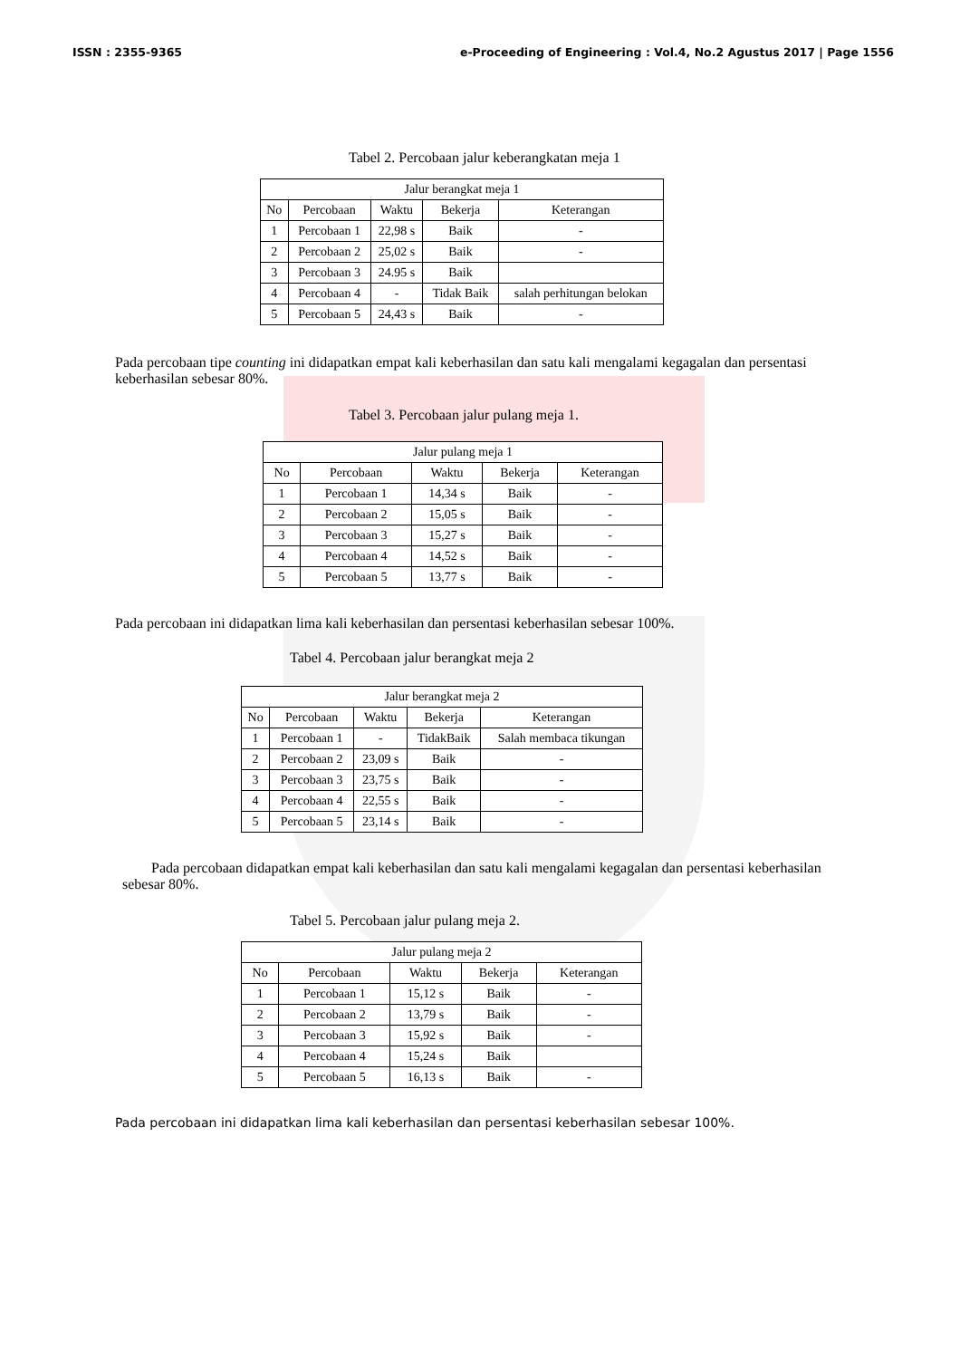ISSN : 2355-9365 e-Proceeding of Engineering : Vol.4, No.2 Agustus 2017 | Page 1556
Tabel 2. Percobaan jalur keberangkatan meja 1
| Jalur berangkat meja 1 | | | | |
| --- | --- | --- | --- | --- |
| No | Percobaan | Waktu | Bekerja | Keterangan |
| 1 | Percobaan 1 | 22,98 s | Baik | - |
| 2 | Percobaan 2 | 25,02 s | Baik | - |
| 3 | Percobaan 3 | 24.95 s | Baik | |
| 4 | Percobaan 4 | - | Tidak Baik | salah perhitungan belokan |
| 5 | Percobaan 5 | 24,43 s | Baik | - |
Pada percobaan tipe counting ini didapatkan empat kali keberhasilan dan satu kali mengalami kegagalan dan persentasi keberhasilan sebesar 80%.
Tabel 3. Percobaan jalur pulang meja 1.
| Jalur pulang meja 1 | | | | |
| --- | --- | --- | --- | --- |
| No | Percobaan | Waktu | Bekerja | Keterangan |
| 1 | Percobaan 1 | 14,34 s | Baik | - |
| 2 | Percobaan 2 | 15,05 s | Baik | - |
| 3 | Percobaan 3 | 15,27 s | Baik | - |
| 4 | Percobaan 4 | 14,52 s | Baik | - |
| 5 | Percobaan 5 | 13,77 s | Baik | - |
Pada percobaan ini didapatkan lima kali keberhasilan dan persentasi keberhasilan sebesar 100%.
Tabel 4. Percobaan jalur berangkat meja 2
| Jalur berangkat meja 2 | | | | |
| --- | --- | --- | --- | --- |
| No | Percobaan | Waktu | Bekerja | Keterangan |
| 1 | Percobaan 1 | - | TidakBaik | Salah membaca tikungan |
| 2 | Percobaan 2 | 23,09 s | Baik | - |
| 3 | Percobaan 3 | 23,75 s | Baik | - |
| 4 | Percobaan 4 | 22,55 s | Baik | - |
| 5 | Percobaan 5 | 23,14 s | Baik | - |
Pada percobaan didapatkan empat kali keberhasilan dan satu kali mengalami kegagalan dan persentasi keberhasilan sebesar 80%.
Tabel 5. Percobaan jalur pulang meja 2.
| Jalur pulang meja 2 | | | | |
| --- | --- | --- | --- | --- |
| No | Percobaan | Waktu | Bekerja | Keterangan |
| 1 | Percobaan 1 | 15,12 s | Baik | - |
| 2 | Percobaan 2 | 13,79 s | Baik | - |
| 3 | Percobaan 3 | 15,92 s | Baik | - |
| 4 | Percobaan 4 | 15,24 s | Baik | |
| 5 | Percobaan 5 | 16,13 s | Baik | - |
Pada percobaan ini didapatkan lima kali keberhasilan dan persentasi keberhasilan sebesar 100%.